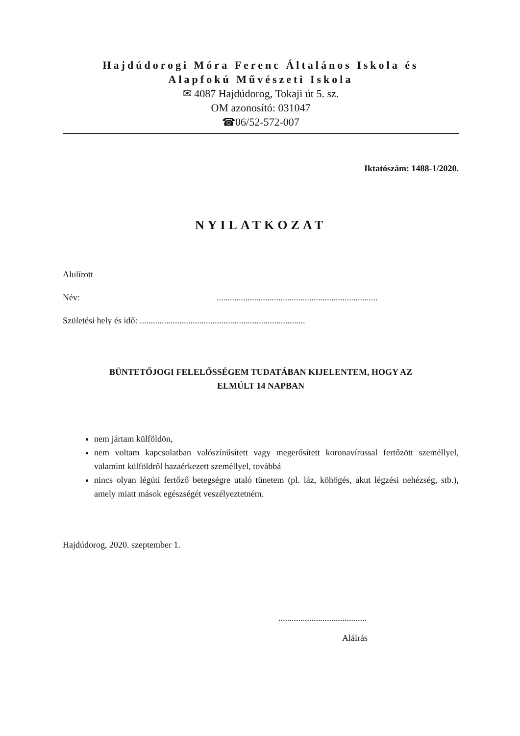Hajdúdorogi Móra Ferenc Általános Iskola és
Alapfokú Művészeti Iskola
✉ 4087 Hajdúdorog, Tokaji út 5. sz.
OM azonosító: 031047
☎06/52-572-007
Iktatószám: 1488-1/2020.
NYILATKOZAT
Alulírott
Név:.........................................................................
Születési hely és idő: ...........................................................................
BÜNTETŐJOGI FELELŐSSÉGEM TUDATÁBAN KIJELENTEM, HOGY AZ
ELMÚLT 14 NAPBAN
nem jártam külföldön,
nem voltam kapcsolatban valószínűsített vagy megerősített koronavírussal fertőzött személlyel, valamint külföldről hazaérkezett személlyel, továbbá
nincs olyan légúti fertőző betegségre utaló tünetem (pl. láz, köhögés, akut légzési nehézség, stb.), amely miatt mások egészségét veszélyeztetném.
Hajdúdorog, 2020. szeptember 1.
........................................
Aláírás